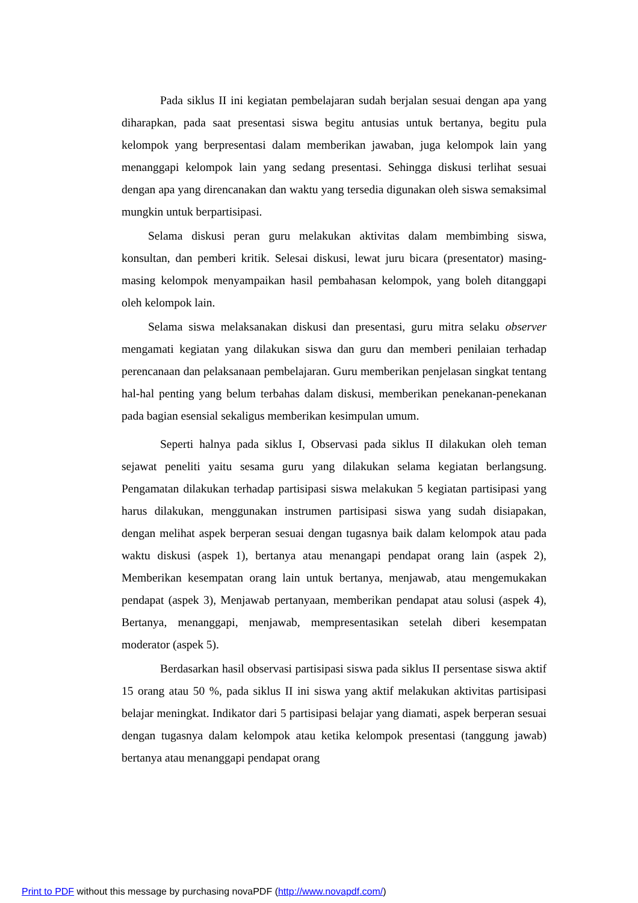Pada siklus II ini kegiatan pembelajaran sudah berjalan sesuai dengan apa yang diharapkan, pada saat presentasi siswa begitu antusias untuk bertanya, begitu pula kelompok yang berpresentasi dalam memberikan jawaban, juga kelompok lain yang menanggapi kelompok lain yang sedang presentasi. Sehingga diskusi terlihat sesuai dengan apa yang direncanakan dan waktu yang tersedia digunakan oleh siswa semaksimal mungkin untuk berpartisipasi.
Selama diskusi peran guru melakukan aktivitas dalam membimbing siswa, konsultan, dan pemberi kritik. Selesai diskusi, lewat juru bicara (presentator) masing-masing kelompok menyampaikan hasil pembahasan kelompok, yang boleh ditanggapi oleh kelompok lain.
Selama siswa melaksanakan diskusi dan presentasi, guru mitra selaku observer mengamati kegiatan yang dilakukan siswa dan guru dan memberi penilaian terhadap perencanaan dan pelaksanaan pembelajaran. Guru memberikan penjelasan singkat tentang hal-hal penting yang belum terbahas dalam diskusi, memberikan penekanan-penekanan pada bagian esensial sekaligus memberikan kesimpulan umum.
Seperti halnya pada siklus I, Observasi pada siklus II dilakukan oleh teman sejawat peneliti yaitu sesama guru yang dilakukan selama kegiatan berlangsung. Pengamatan dilakukan terhadap partisipasi siswa melakukan 5 kegiatan partisipasi yang harus dilakukan, menggunakan instrumen partisipasi siswa yang sudah disiapakan, dengan melihat aspek berperan sesuai dengan tugasnya baik dalam kelompok atau pada waktu diskusi (aspek 1), bertanya atau menangapi pendapat orang lain (aspek 2), Memberikan kesempatan orang lain untuk bertanya, menjawab, atau mengemukakan pendapat (aspek 3), Menjawab pertanyaan, memberikan pendapat atau solusi (aspek 4), Bertanya, menanggapi, menjawab, mempresentasikan setelah diberi kesempatan moderator (aspek 5).
Berdasarkan hasil observasi partisipasi siswa pada siklus II persentase siswa aktif 15 orang atau 50 %, pada siklus II ini siswa yang aktif melakukan aktivitas partisipasi belajar meningkat. Indikator dari 5 partisipasi belajar yang diamati, aspek berperan sesuai dengan tugasnya dalam kelompok atau ketika kelompok presentasi (tanggung jawab) bertanya atau menanggapi pendapat orang
Print to PDF without this message by purchasing novaPDF (http://www.novapdf.com/)